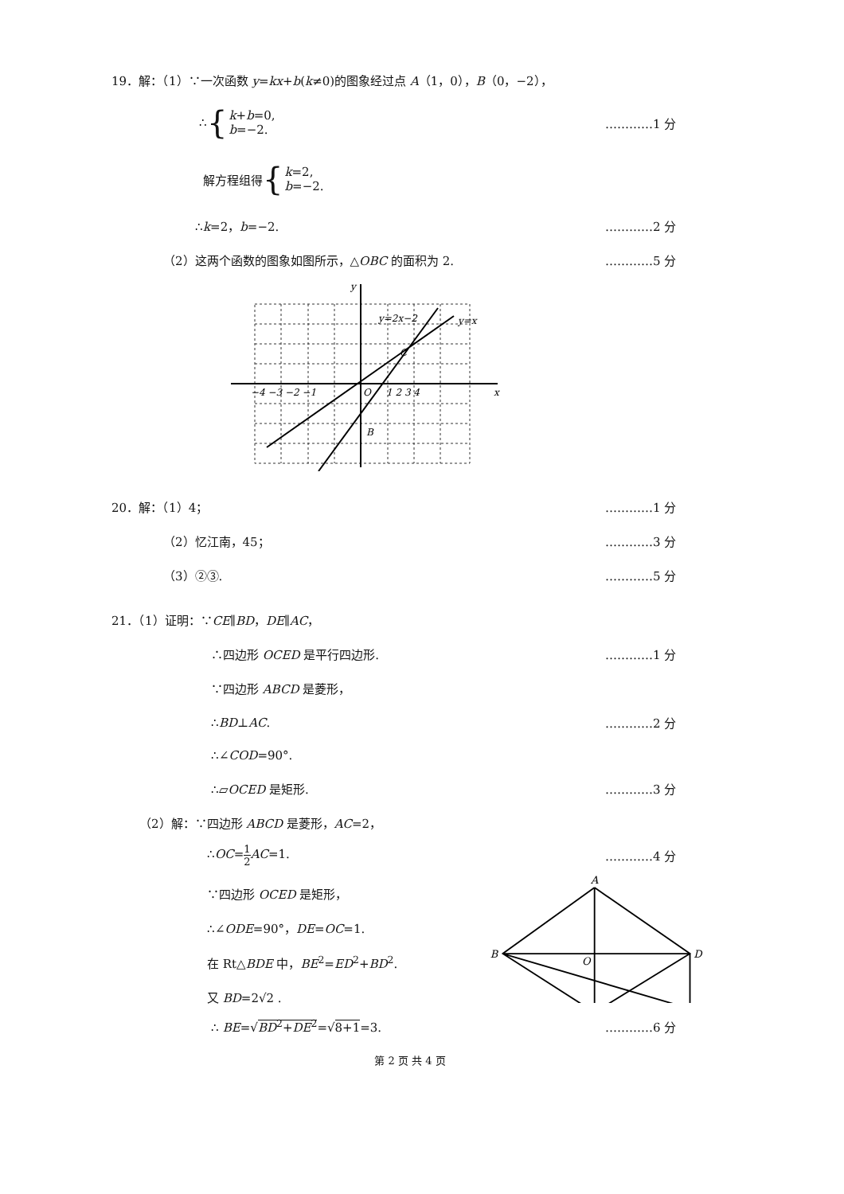19．解：（1）∵一次函数 y=kx+b(k≠0)的图象经过点 A（1，0），B（0，−2），
∴ { k+b=0,
b=−2. …………1 分
解方程组得 { k=2,
b=−2.
∴k=2，b=−2. …………2 分
（2）这两个函数的图象如图所示，△OBC 的面积为 2. …………5 分
y
x
O
y=2x−2
y=x
C
B
−4 −3 −2 −1
1 2 3 4
20．解：（1）4； …………1 分
（2）忆江南，45； …………3 分
（3）②③. …………5 分
21．（1）证明：∵CE∥BD，DE∥AC，
∴四边形 OCED 是平行四边形. …………1 分
∵四边形 ABCD 是菱形，
∴BD⊥AC. …………2 分
∴∠COD=90°.
∴▱OCED 是矩形. …………3 分
（2）解：∵四边形 ABCD 是菱形，AC=2，
∴OC=1 2 AC=1. …………4 分
∵四边形 OCED 是矩形，
∴∠ODE=90°，DE=OC=1.
在 Rt△BDE 中，BE<sup>2</sup>=ED<sup>2</sup>+BD<sup>2</sup>.
又 BD=2√2 .
A
B
D
O
∴ BE=√BD<sup>2</sup>+DE<sup>2</sup>=√8+1=3. …………6 分
第 2 页 共 4 页